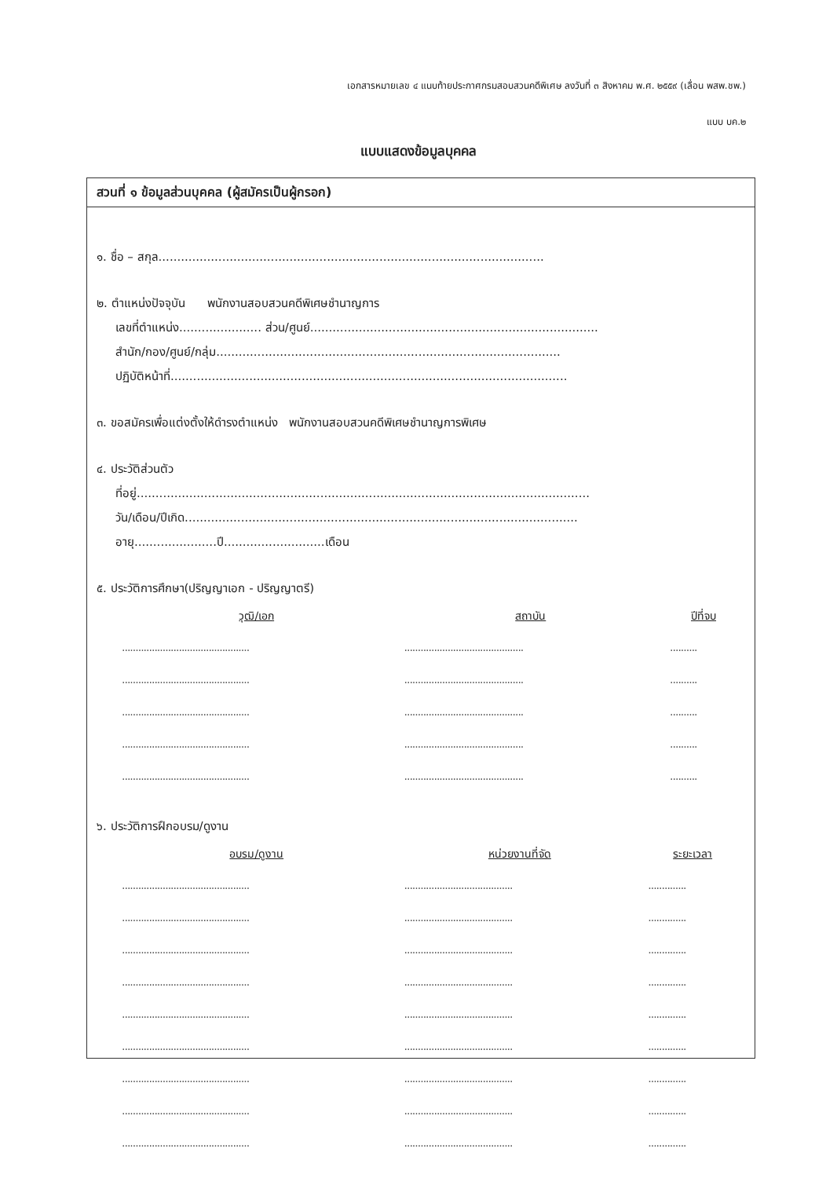เอกสารหมายเลข ๔ แนบท้ายประกาศกรมสอบสวนคดีพิเศษ ลงวันที่ ๓ สิงหาคม พ.ศ. ๒๕๕๙ (เลื่อน พสพ.ชพ.)
แบบ บค.๒
แบบแสดงข้อมูลบุคคล
สวนที่ ๑ ข้อมูลส่วนบุคคล (ผู้สมัครเป็นผู้กรอก)
๑. ชื่อ – สกุล.......................................................................................................
๒. ตำแหน่งปัจจุบัน พนักงานสอบสวนคดีพิเศษชำนาญการ
เลขที่ตำแหน่ง...................... ส่วน/ศูนย์.............................................................................
สำนัก/กอง/ศูนย์/กลุ่ม............................................................................................
ปฏิบัติหน้าที่..........................................................................................................
๓. ขอสมัครเพื่อแต่งตั้งให้ดำรงตำแหน่ง พนักงานสอบสวนคดีพิเศษชำนาญการพิเศษ
๔. ประวัติส่วนตัว
ที่อยู่.........................................................................................................................
วัน/เดือน/ปีเกิด.........................................................................................................
อายุ......................ปี...........................เดือน
๕. ประวัติการศึกษา(ปริญญาเอก - ปริญญาตรี)
| วุฒิ/เอก | สถาบัน | ปีที่จบ |
| --- | --- | --- |
| ............................................... | ............................................ | .......... |
| ............................................... | ............................................ | .......... |
| ............................................... | ............................................ | .......... |
| ............................................... | ............................................ | .......... |
| ............................................... | ............................................ | .......... |
๖. ประวัติการฝึกอบรม/ดูงาน
| อบรม/ดูงาน | หน่วยงานที่จัด | ระยะเวลา |
| --- | --- | --- |
| ............................................... | ........................................ | .............. |
| ............................................... | ........................................ | .............. |
| ............................................... | ........................................ | .............. |
| ............................................... | ........................................ | .............. |
| ............................................... | ........................................ | .............. |
| ............................................... | ........................................ | .............. |
| ............................................... | ........................................ | .............. |
| ............................................... | ........................................ | .............. |
| ............................................... | ........................................ | .............. |